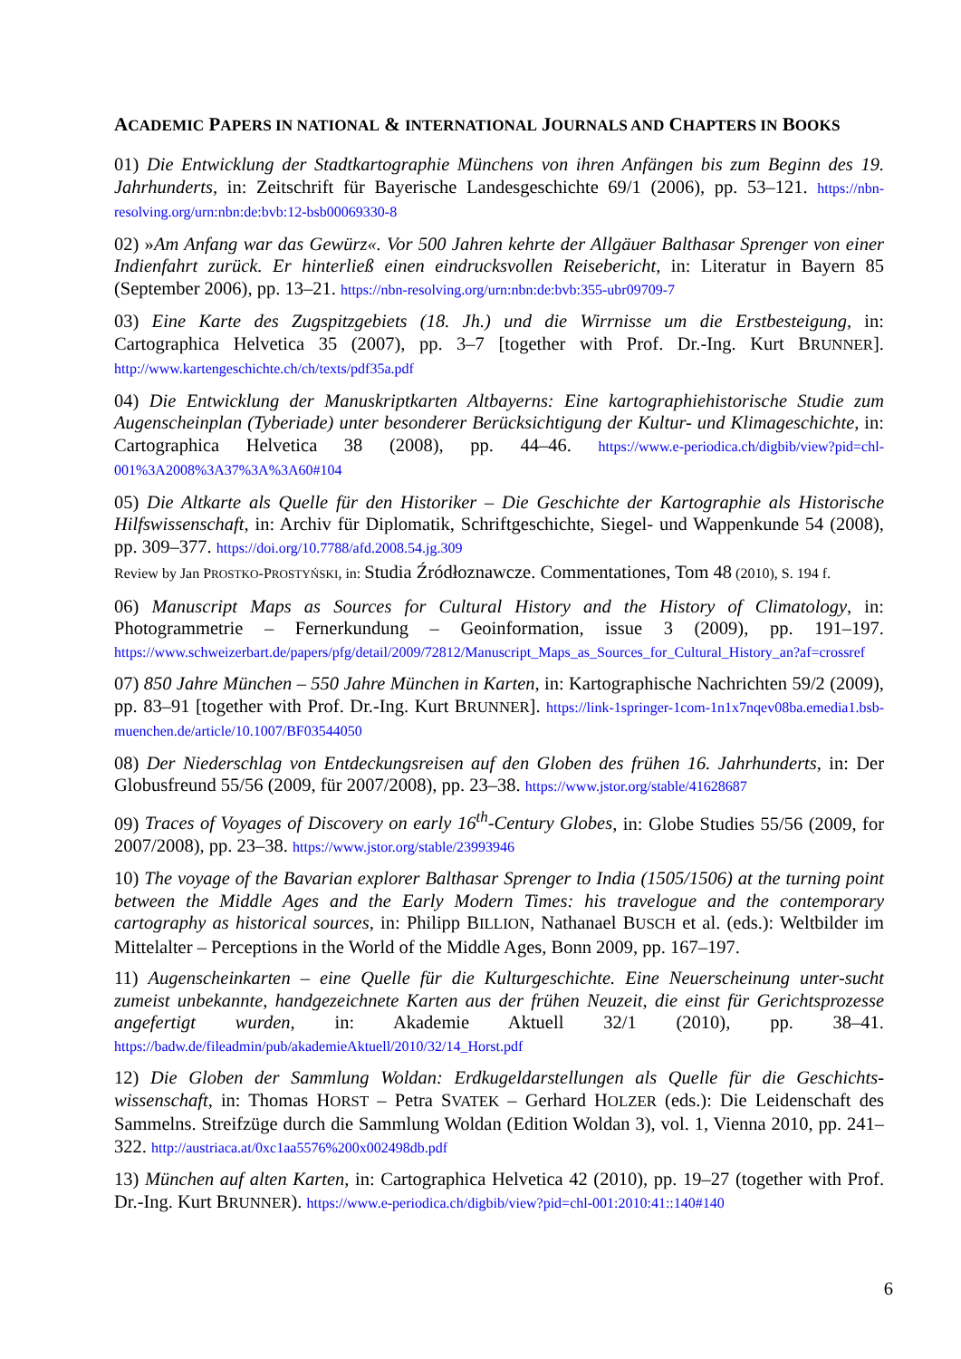ACADEMIC PAPERS IN NATIONAL & INTERNATIONAL JOURNALS AND CHAPTERS IN BOOKS
01) Die Entwicklung der Stadtkartographie Münchens von ihren Anfängen bis zum Beginn des 19. Jahrhunderts, in: Zeitschrift für Bayerische Landesgeschichte 69/1 (2006), pp. 53–121. https://nbn-resolving.org/urn:nbn:de:bvb:12-bsb00069330-8
02) »Am Anfang war das Gewürz«. Vor 500 Jahren kehrte der Allgäuer Balthasar Sprenger von einer Indienfahrt zurück. Er hinterließ einen eindrucksvollen Reisebericht, in: Literatur in Bayern 85 (September 2006), pp. 13–21. https://nbn-resolving.org/urn:nbn:de:bvb:355-ubr09709-7
03) Eine Karte des Zugspitzgebiets (18. Jh.) und die Wirrnisse um die Erstbesteigung, in: Cartographica Helvetica 35 (2007), pp. 3–7 [together with Prof. Dr.-Ing. Kurt BRUNNER]. http://www.kartengeschichte.ch/ch/texts/pdf35a.pdf
04) Die Entwicklung der Manuskriptkarten Altbayerns: Eine kartographiehistorische Studie zum Augenscheinplan (Tyberiade) unter besonderer Berücksichtigung der Kultur- und Klimageschichte, in: Cartographica Helvetica 38 (2008), pp. 44–46. https://www.e-periodica.ch/digbib/view?pid=chl-001%3A2008%3A37%3A%3A60#104
05) Die Altkarte als Quelle für den Historiker – Die Geschichte der Kartographie als Historische Hilfswissenschaft, in: Archiv für Diplomatik, Schriftgeschichte, Siegel- und Wappenkunde 54 (2008), pp. 309–377. https://doi.org/10.7788/afd.2008.54.jg.309
Review by Jan PROSTKO-PROSTYŃSKI, in: Studia Źródłoznawcze. Commentationes, Tom 48 (2010), S. 194 f.
06) Manuscript Maps as Sources for Cultural History and the History of Climatology, in: Photogrammetrie – Fernerkundung – Geoinformation, issue 3 (2009), pp. 191–197. https://www.schweizerbart.de/papers/pfg/detail/2009/72812/Manuscript_Maps_as_Sources_for_Cultural_History_an?af=crossref
07) 850 Jahre München – 550 Jahre München in Karten, in: Kartographische Nachrichten 59/2 (2009), pp. 83–91 [together with Prof. Dr.-Ing. Kurt BRUNNER]. https://link-1springer-1com-1n1x7nqev08ba.emedia1.bsb-muenchen.de/article/10.1007/BF03544050
08) Der Niederschlag von Entdeckungsreisen auf den Globen des frühen 16. Jahrhunderts, in: Der Globusfreund 55/56 (2009, für 2007/2008), pp. 23–38. https://www.jstor.org/stable/41628687
09) Traces of Voyages of Discovery on early 16<sup>th</sup>-Century Globes, in: Globe Studies 55/56 (2009, for 2007/2008), pp. 23–38. https://www.jstor.org/stable/23993946
10) The voyage of the Bavarian explorer Balthasar Sprenger to India (1505/1506) at the turning point between the Middle Ages and the Early Modern Times: his travelogue and the contemporary cartography as historical sources, in: Philipp BILLION, Nathanael BUSCH et al. (eds.): Weltbilder im Mittelalter – Perceptions in the World of the Middle Ages, Bonn 2009, pp. 167–197.
11) Augenscheinkarten – eine Quelle für die Kulturgeschichte. Eine Neuerscheinung unter-sucht zumeist unbekannte, handgezeichnete Karten aus der frühen Neuzeit, die einst für Gerichtsprozesse angefertigt wurden, in: Akademie Aktuell 32/1 (2010), pp. 38–41. https://badw.de/fileadmin/pub/akademieAktuell/2010/32/14_Horst.pdf
12) Die Globen der Sammlung Woldan: Erdkugeldarstellungen als Quelle für die Geschichts-wissenschaft, in: Thomas HORST – Petra SVATEK – Gerhard HOLZER (eds.): Die Leidenschaft des Sammelns. Streifzüge durch die Sammlung Woldan (Edition Woldan 3), vol. 1, Vienna 2010, pp. 241–322. http://austriaca.at/0xc1aa5576%200x002498db.pdf
13) München auf alten Karten, in: Cartographica Helvetica 42 (2010), pp. 19–27 (together with Prof. Dr.-Ing. Kurt BRUNNER). https://www.e-periodica.ch/digbib/view?pid=chl-001:2010:41::140#140
6